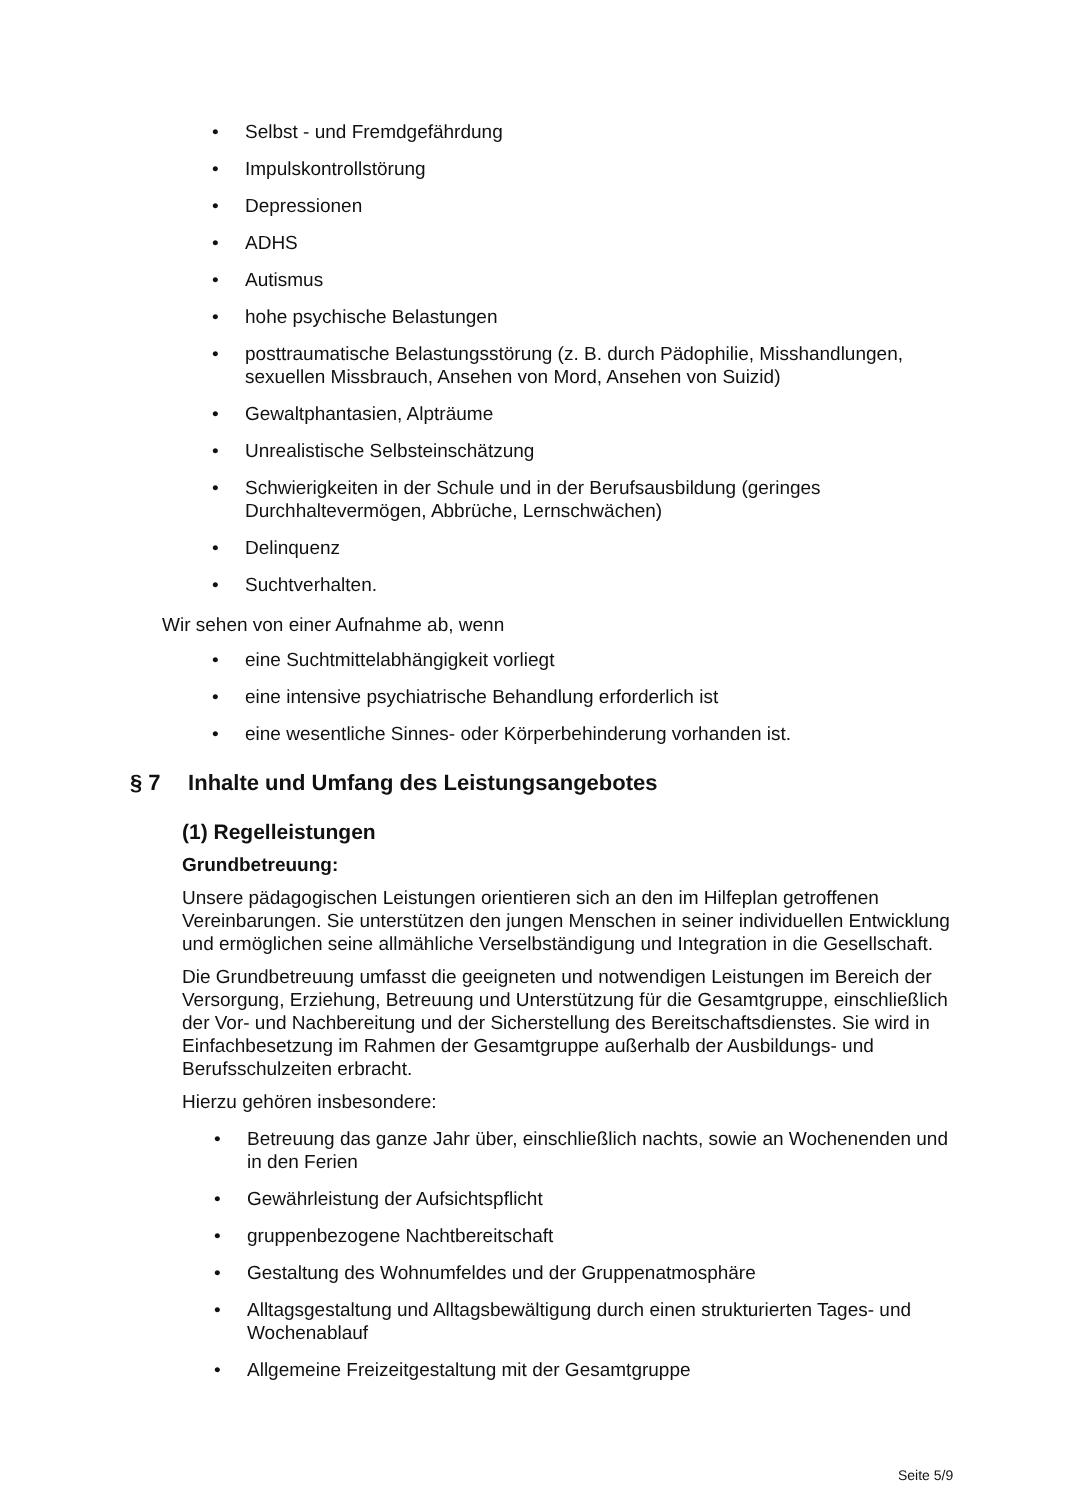• Selbst - und Fremdgefährdung
• Impulskontrollstörung
• Depressionen
• ADHS
• Autismus
• hohe psychische Belastungen
• posttraumatische Belastungsstörung (z. B. durch Pädophilie, Misshandlungen, sexuellen Missbrauch, Ansehen von Mord, Ansehen von Suizid)
• Gewaltphantasien, Alpträume
• Unrealistische Selbsteinschätzung
• Schwierigkeiten in der Schule und in der Berufsausbildung (geringes Durchhaltevermögen, Abbrüche, Lernschwächen)
• Delinquenz
• Suchtverhalten.
Wir sehen von einer Aufnahme ab, wenn
• eine Suchtmittelabhängigkeit vorliegt
• eine intensive psychiatrische Behandlung erforderlich ist
• eine wesentliche Sinnes- oder Körperbehinderung vorhanden ist.
§ 7 Inhalte und Umfang des Leistungsangebotes
(1) Regelleistungen
Grundbetreuung:
Unsere pädagogischen Leistungen orientieren sich an den im Hilfeplan getroffenen Vereinbarungen. Sie unterstützen den jungen Menschen in seiner individuellen Entwicklung und ermöglichen seine allmähliche Verselbständigung und Integration in die Gesellschaft.
Die Grundbetreuung umfasst die geeigneten und notwendigen Leistungen im Bereich der Versorgung, Erziehung, Betreuung und Unterstützung für die Gesamtgruppe, einschließlich der Vor- und Nachbereitung und der Sicherstellung des Bereitschaftsdienstes. Sie wird in Einfachbesetzung im Rahmen der Gesamtgruppe außerhalb der Ausbildungs- und Berufsschulzeiten erbracht.
Hierzu gehören insbesondere:
• Betreuung das ganze Jahr über, einschließlich nachts, sowie an Wochenenden und in den Ferien
• Gewährleistung der Aufsichtspflicht
• gruppenbezogene Nachtbereitschaft
• Gestaltung des Wohnumfeldes und der Gruppenatmosphäre
• Alltagsgestaltung und Alltagsbewältigung durch einen strukturierten Tages- und Wochenablauf
• Allgemeine Freizeitgestaltung mit der Gesamtgruppe
Seite 5/9